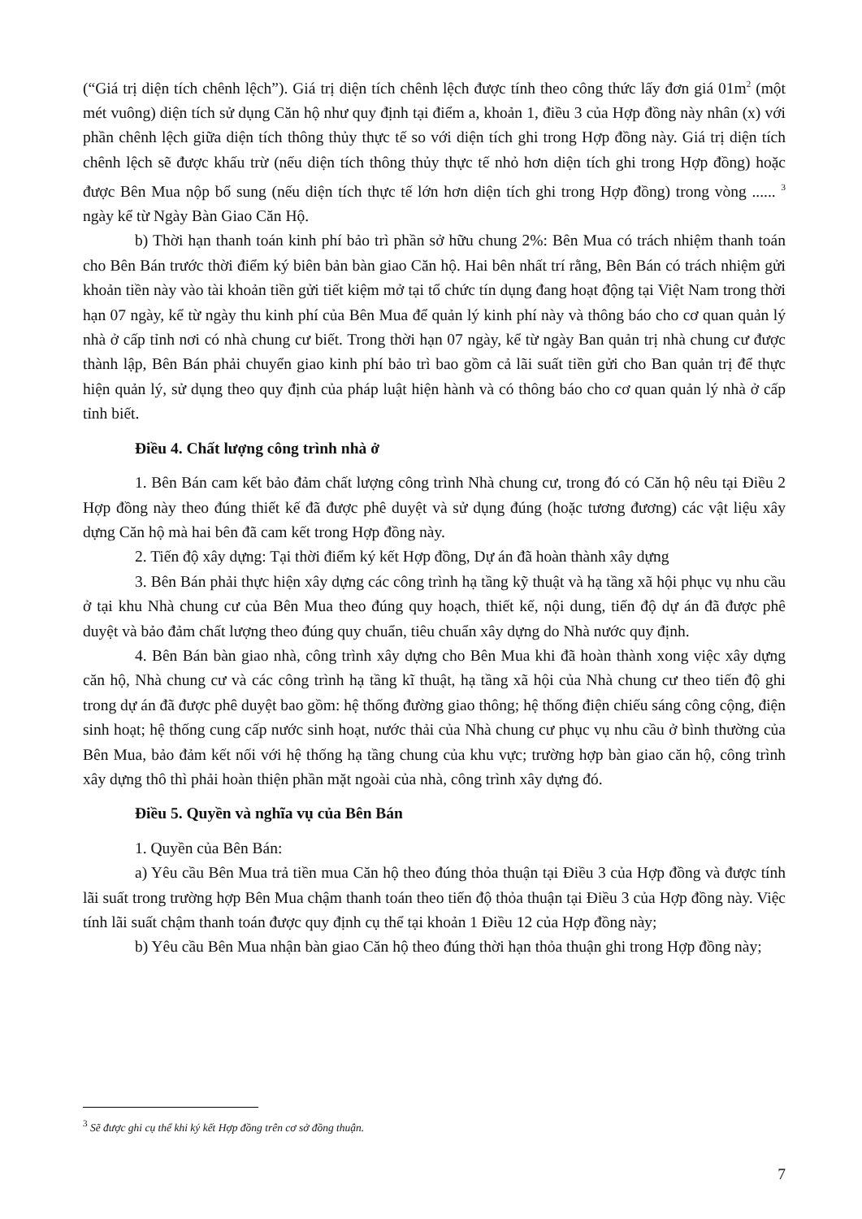(“Giá trị diện tích chênh lệch”). Giá trị diện tích chênh lệch được tính theo công thức lấy đơn giá 01m<sup>2</sup> (một mét vuông) diện tích sử dụng Căn hộ như quy định tại điểm a, khoản 1, điều 3 của Hợp đồng này nhân (x) với phần chênh lệch giữa diện tích thông thủy thực tế so với diện tích ghi trong Hợp đồng này. Giá trị diện tích chênh lệch sẽ được khấu trừ (nếu diện tích thông thủy thực tế nhỏ hơn diện tích ghi trong Hợp đồng) hoặc được Bên Mua nộp bổ sung (nếu diện tích thực tế lớn hơn diện tích ghi trong Hợp đồng) trong vòng ...... <sup>3</sup> ngày kể từ Ngày Bàn Giao Căn Hộ.
b) Thời hạn thanh toán kinh phí bảo trì phần sở hữu chung 2%: Bên Mua có trách nhiệm thanh toán cho Bên Bán trước thời điểm ký biên bản bàn giao Căn hộ. Hai bên nhất trí rằng, Bên Bán có trách nhiệm gửi khoản tiền này vào tài khoản tiền gửi tiết kiệm mở tại tổ chức tín dụng đang hoạt động tại Việt Nam trong thời hạn 07 ngày, kể từ ngày thu kinh phí của Bên Mua để quản lý kinh phí này và thông báo cho cơ quan quản lý nhà ở cấp tỉnh nơi có nhà chung cư biết. Trong thời hạn 07 ngày, kể từ ngày Ban quản trị nhà chung cư được thành lập, Bên Bán phải chuyển giao kinh phí bảo trì bao gồm cả lãi suất tiền gửi cho Ban quản trị để thực hiện quản lý, sử dụng theo quy định của pháp luật hiện hành và có thông báo cho cơ quan quản lý nhà ở cấp tỉnh biết.
Điều 4. Chất lượng công trình nhà ở
1. Bên Bán cam kết bảo đảm chất lượng công trình Nhà chung cư, trong đó có Căn hộ nêu tại Điều 2 Hợp đồng này theo đúng thiết kế đã được phê duyệt và sử dụng đúng (hoặc tương đương) các vật liệu xây dựng Căn hộ mà hai bên đã cam kết trong Hợp đồng này.
2. Tiến độ xây dựng: Tại thời điểm ký kết Hợp đồng, Dự án đã hoàn thành xây dựng
3. Bên Bán phải thực hiện xây dựng các công trình hạ tầng kỹ thuật và hạ tầng xã hội phục vụ nhu cầu ở tại khu Nhà chung cư của Bên Mua theo đúng quy hoạch, thiết kế, nội dung, tiến độ dự án đã được phê duyệt và bảo đảm chất lượng theo đúng quy chuẩn, tiêu chuẩn xây dựng do Nhà nước quy định.
4. Bên Bán bàn giao nhà, công trình xây dựng cho Bên Mua khi đã hoàn thành xong việc xây dựng căn hộ, Nhà chung cư và các công trình hạ tầng kĩ thuật, hạ tầng xã hội của Nhà chung cư theo tiến độ ghi trong dự án đã được phê duyệt bao gồm: hệ thống đường giao thông; hệ thống điện chiếu sáng công cộng, điện sinh hoạt; hệ thống cung cấp nước sinh hoạt, nước thải của Nhà chung cư phục vụ nhu cầu ở bình thường của Bên Mua, bảo đảm kết nối với hệ thống hạ tầng chung của khu vực; trường hợp bàn giao căn hộ, công trình xây dựng thô thì phải hoàn thiện phần mặt ngoài của nhà, công trình xây dựng đó.
Điều 5. Quyền và nghĩa vụ của Bên Bán
1. Quyền của Bên Bán:
a) Yêu cầu Bên Mua trả tiền mua Căn hộ theo đúng thỏa thuận tại Điều 3 của Hợp đồng và được tính lãi suất trong trường hợp Bên Mua chậm thanh toán theo tiến độ thỏa thuận tại Điều 3 của Hợp đồng này. Việc tính lãi suất chậm thanh toán được quy định cụ thể tại khoản 1 Điều 12 của Hợp đồng này;
b) Yêu cầu Bên Mua nhận bàn giao Căn hộ theo đúng thời hạn thỏa thuận ghi trong Hợp đồng này;
<sup>3</sup> Sẽ được ghi cụ thể khi ký kết Hợp đồng trên cơ sở đồng thuận.
7